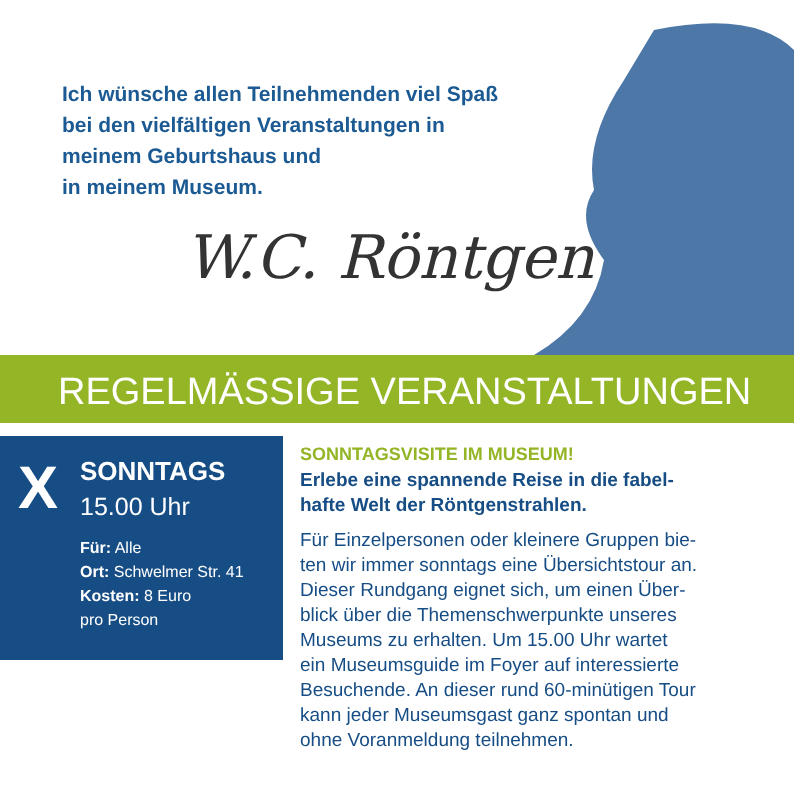Ich wünsche allen Teilnehmenden viel Spaß
bei den vielfältigen Veranstaltungen in
meinem Geburtshaus und
in meinem Museum.
W.C. Röntgen
REGELMÄSSIGE VERANSTALTUNGEN
X SONNTAGS
15.00 Uhr
Für: Alle
Ort: Schwelmer Str. 41
Kosten: 8 Euro
pro Person
SONNTAGSVISITE IM MUSEUM!
Erlebe eine spannende Reise in die fabel-
hafte Welt der Röntgenstrahlen.
Für Einzelpersonen oder kleinere Gruppen bie-
ten wir immer sonntags eine Übersichtstour an.
Dieser Rundgang eignet sich, um einen Über-
blick über die Themenschwerpunkte unseres
Museums zu erhalten. Um 15.00 Uhr wartet
ein Museumsguide im Foyer auf interessierte
Besuchende. An dieser rund 60-minütigen Tour
kann jeder Museumsgast ganz spontan und
ohne Voranmeldung teilnehmen.